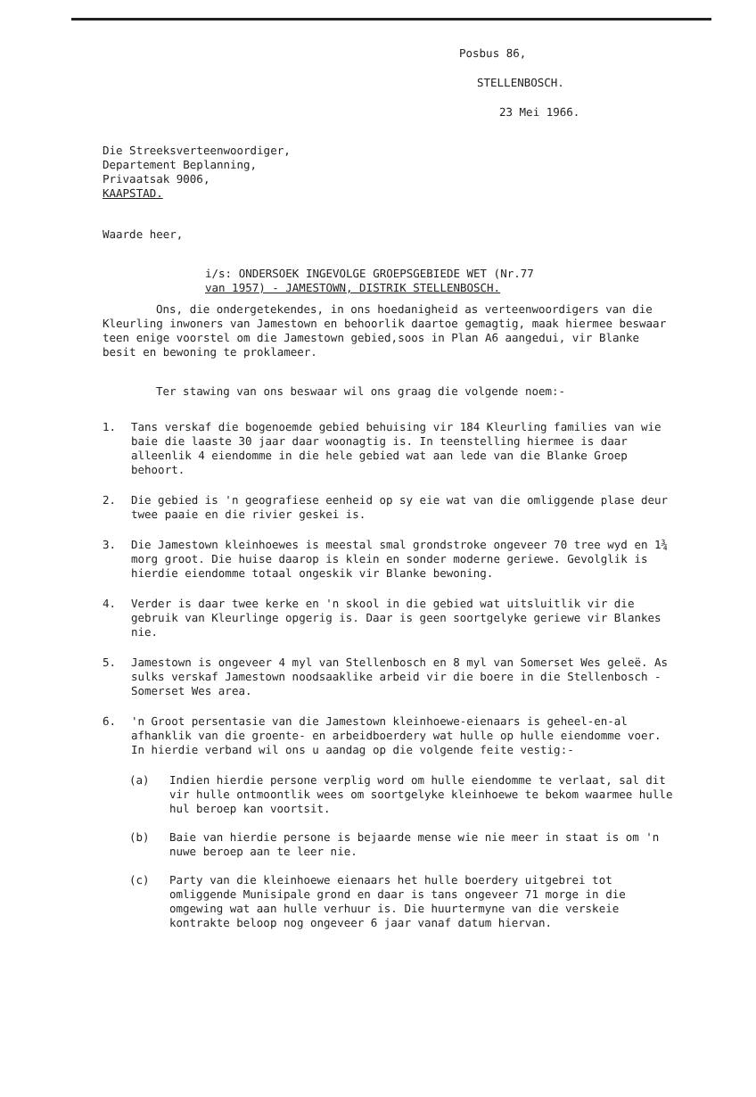Posbus 86,
STELLENBOSCH.
23 Mei 1966.
Die Streeksverteenwoordiger,
Departement Beplanning,
Privaatsak 9006,
KAAPSTAD.
Waarde heer,
i/s: ONDERSOEK INGEVOLGE GROEPSGEBIEDE WET (Nr.77
van 1957) - JAMESTOWN, DISTRIK STELLENBOSCH.
Ons, die ondergetekendes, in ons hoedanigheid as verteenwoordigers van die Kleurling inwoners van Jamestown en behoorlik daartoe gemagtig, maak hiermee beswaar teen enige voorstel om die Jamestown gebied,soos in Plan A6 aangedui, vir Blanke besit en bewoning te proklameer.
Ter stawing van ons beswaar wil ons graag die volgende noem:-
1. Tans verskaf die bogenoemde gebied behuising vir 184 Kleurling families van wie baie die laaste 30 jaar daar woonagtig is. In teenstelling hiermee is daar alleenlik 4 eiendomme in die hele gebied wat aan lede van die Blanke Groep behoort.
2. Die gebied is 'n geografiese eenheid op sy eie wat van die omliggende plase deur twee paaie en die rivier geskei is.
3. Die Jamestown kleinhoewes is meestal smal grondstroke ongeveer 70 tree wyd en 1¾ morg groot. Die huise daarop is klein en sonder moderne geriewe. Gevolglik is hierdie eiendomme totaal ongeskik vir Blanke bewoning.
4. Verder is daar twee kerke en 'n skool in die gebied wat uitsluitlik vir die gebruik van Kleurlinge opgerig is. Daar is geen soortgelyke geriewe vir Blankes nie.
5. Jamestown is ongeveer 4 myl van Stellenbosch en 8 myl van Somerset Wes geleë. As sulks verskaf Jamestown noodsaaklike arbeid vir die boere in die Stellenbosch - Somerset Wes area.
6. 'n Groot persentasie van die Jamestown kleinhoewe-eienaars is geheel-en-al afhanklik van die groente- en arbeidboerdery wat hulle op hulle eiendomme voer. In hierdie verband wil ons u aandag op die volgende feite vestig:-
(a) Indien hierdie persone verplig word om hulle eiendomme te verlaat, sal dit vir hulle ontmoontlik wees om soortgelyke kleinhoewe te bekom waarmee hulle hul beroep kan voortsit.
(b) Baie van hierdie persone is bejaarde mense wie nie meer in staat is om 'n nuwe beroep aan te leer nie.
(c) Party van die kleinhoewe eienaars het hulle boerdery uitgebrei tot omliggende Munisipale grond en daar is tans ongeveer 71 morge in die omgewing wat aan hulle verhuur is. Die huurtermyne van die verskeie kontrakte beloop nog ongeveer 6 jaar vanaf datum hiervan.